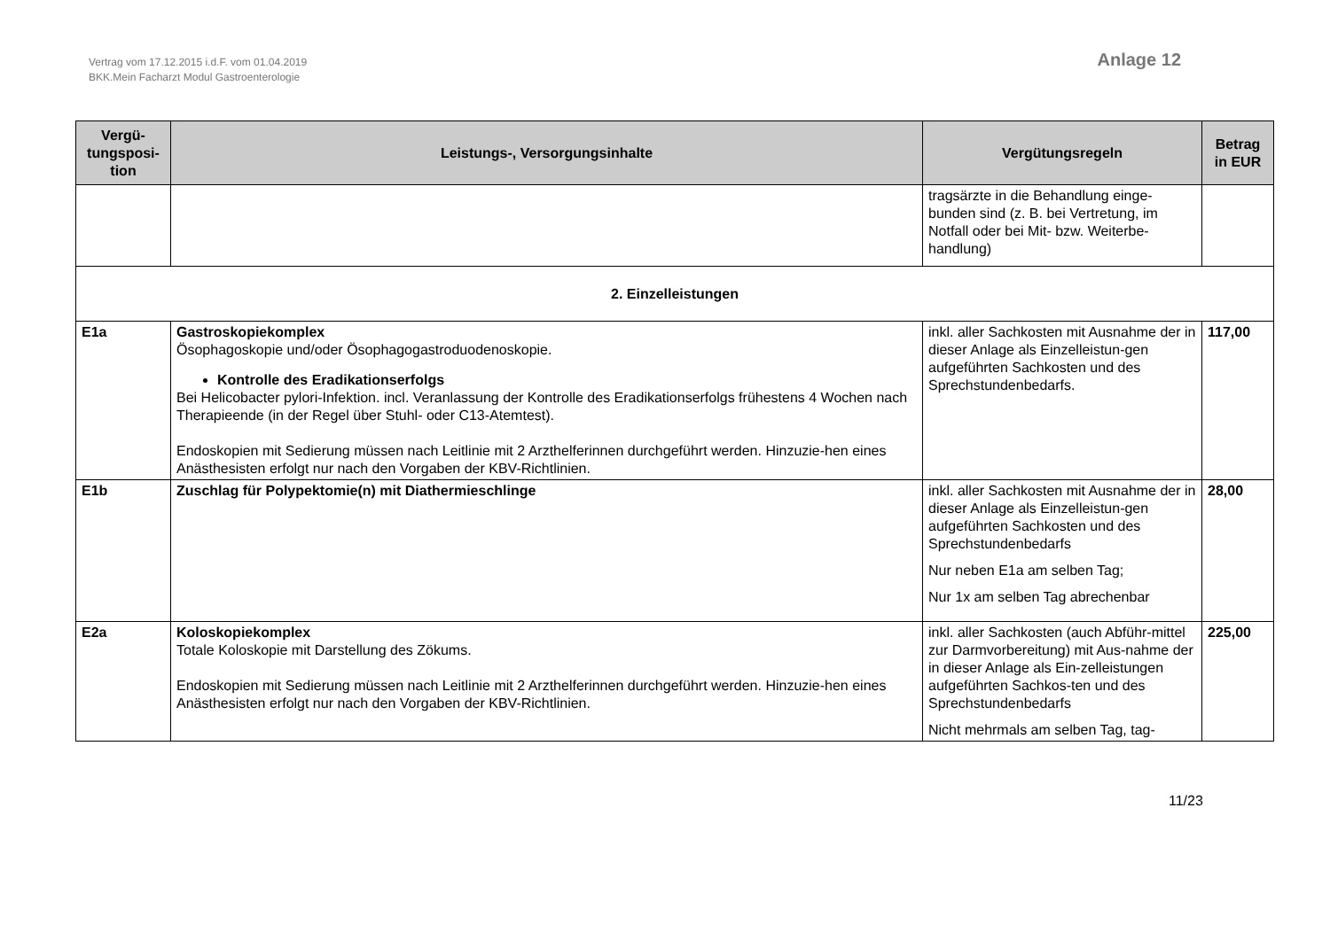Vertrag vom 17.12.2015 i.d.F. vom 01.04.2019
BKK.Mein Facharzt Modul Gastroenterologie
Anlage 12
| Vergü- tungsposi- tion | Leistungs-, Versorgungsinhalte | Vergütungsregeln | Betrag in EUR |
| --- | --- | --- | --- |
| | | tragsärzte in die Behandlung einge-bunden sind (z. B. bei Vertretung, im Notfall oder bei Mit- bzw. Weiterbe-handlung) | |
| 2. Einzelleistungen | | | |
| E1a | Gastroskopiekomplex Ösophagoskopie und/oder Ösophagogastroduodenoskopie. Kontrolle des Eradikationserfolgs Bei Helicobacter pylori-Infektion. incl. Veranlassung der Kontrolle des Eradikationserfolgs frühestens 4 Wochen nach Therapieende (in der Regel über Stuhl- oder C13-Atemtest). Endoskopien mit Sedierung müssen nach Leitlinie mit 2 Arzthelferinnen durchgeführt werden. Hinzuzie-hen eines Anästhesisten erfolgt nur nach den Vorgaben der KBV-Richtlinien. | inkl. aller Sachkosten mit Ausnahme der in dieser Anlage als Einzelleistun-gen aufgeführten Sachkosten und des Sprechstundenbedarfs. | 117,00 |
| E1b | Zuschlag für Polypektomie(n) mit Diathermieschlinge | inkl. aller Sachkosten mit Ausnahme der in dieser Anlage als Einzelleistun-gen aufgeführten Sachkosten und des Sprechstundenbedarfs Nur neben E1a am selben Tag; Nur 1x am selben Tag abrechenbar | 28,00 |
| E2a | Koloskopiekomplex Totale Koloskopie mit Darstellung des Zökums. Endoskopien mit Sedierung müssen nach Leitlinie mit 2 Arzthelferinnen durchgeführt werden. Hinzuzie-hen eines Anästhesisten erfolgt nur nach den Vorgaben der KBV-Richtlinien. | inkl. aller Sachkosten (auch Abführ-mittel zur Darmvorbereitung) mit Aus-nahme der in dieser Anlage als Ein-zelleistungen aufgeführten Sachkos-ten und des Sprechstundenbedarfs Nicht mehrmals am selben Tag, tag- | 225,00 |
11/23